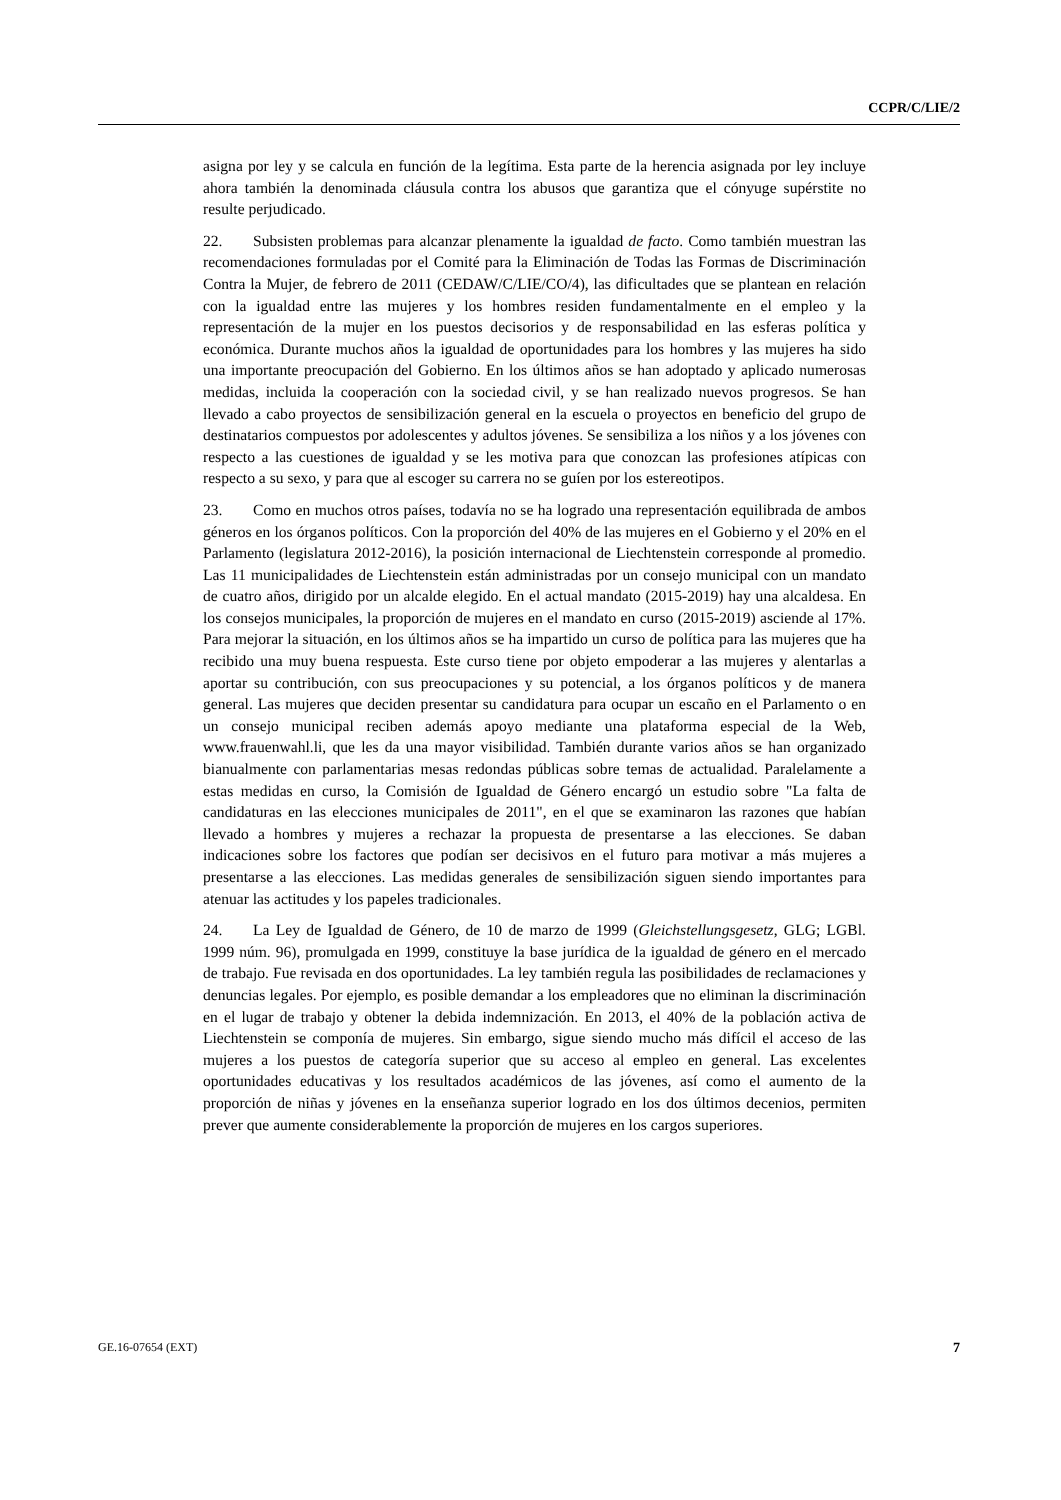CCPR/C/LIE/2
asigna por ley y se calcula en función de la legítima. Esta parte de la herencia asignada por ley incluye ahora también la denominada cláusula contra los abusos que garantiza que el cónyuge supérstite no resulte perjudicado.
22. Subsisten problemas para alcanzar plenamente la igualdad de facto. Como también muestran las recomendaciones formuladas por el Comité para la Eliminación de Todas las Formas de Discriminación Contra la Mujer, de febrero de 2011 (CEDAW/C/LIE/CO/4), las dificultades que se plantean en relación con la igualdad entre las mujeres y los hombres residen fundamentalmente en el empleo y la representación de la mujer en los puestos decisorios y de responsabilidad en las esferas política y económica. Durante muchos años la igualdad de oportunidades para los hombres y las mujeres ha sido una importante preocupación del Gobierno. En los últimos años se han adoptado y aplicado numerosas medidas, incluida la cooperación con la sociedad civil, y se han realizado nuevos progresos. Se han llevado a cabo proyectos de sensibilización general en la escuela o proyectos en beneficio del grupo de destinatarios compuestos por adolescentes y adultos jóvenes. Se sensibiliza a los niños y a los jóvenes con respecto a las cuestiones de igualdad y se les motiva para que conozcan las profesiones atípicas con respecto a su sexo, y para que al escoger su carrera no se guíen por los estereotipos.
23. Como en muchos otros países, todavía no se ha logrado una representación equilibrada de ambos géneros en los órganos políticos. Con la proporción del 40% de las mujeres en el Gobierno y el 20% en el Parlamento (legislatura 2012-2016), la posición internacional de Liechtenstein corresponde al promedio. Las 11 municipalidades de Liechtenstein están administradas por un consejo municipal con un mandato de cuatro años, dirigido por un alcalde elegido. En el actual mandato (2015-2019) hay una alcaldesa. En los consejos municipales, la proporción de mujeres en el mandato en curso (2015-2019) asciende al 17%. Para mejorar la situación, en los últimos años se ha impartido un curso de política para las mujeres que ha recibido una muy buena respuesta. Este curso tiene por objeto empoderar a las mujeres y alentarlas a aportar su contribución, con sus preocupaciones y su potencial, a los órganos políticos y de manera general. Las mujeres que deciden presentar su candidatura para ocupar un escaño en el Parlamento o en un consejo municipal reciben además apoyo mediante una plataforma especial de la Web, www.frauenwahl.li, que les da una mayor visibilidad. También durante varios años se han organizado bianualmente con parlamentarias mesas redondas públicas sobre temas de actualidad. Paralelamente a estas medidas en curso, la Comisión de Igualdad de Género encargó un estudio sobre "La falta de candidaturas en las elecciones municipales de 2011", en el que se examinaron las razones que habían llevado a hombres y mujeres a rechazar la propuesta de presentarse a las elecciones. Se daban indicaciones sobre los factores que podían ser decisivos en el futuro para motivar a más mujeres a presentarse a las elecciones. Las medidas generales de sensibilización siguen siendo importantes para atenuar las actitudes y los papeles tradicionales.
24. La Ley de Igualdad de Género, de 10 de marzo de 1999 (Gleichstellungsgesetz, GLG; LGBl. 1999 núm. 96), promulgada en 1999, constituye la base jurídica de la igualdad de género en el mercado de trabajo. Fue revisada en dos oportunidades. La ley también regula las posibilidades de reclamaciones y denuncias legales. Por ejemplo, es posible demandar a los empleadores que no eliminan la discriminación en el lugar de trabajo y obtener la debida indemnización. En 2013, el 40% de la población activa de Liechtenstein se componía de mujeres. Sin embargo, sigue siendo mucho más difícil el acceso de las mujeres a los puestos de categoría superior que su acceso al empleo en general. Las excelentes oportunidades educativas y los resultados académicos de las jóvenes, así como el aumento de la proporción de niñas y jóvenes en la enseñanza superior logrado en los dos últimos decenios, permiten prever que aumente considerablemente la proporción de mujeres en los cargos superiores.
GE.16-07654 (EXT) 7